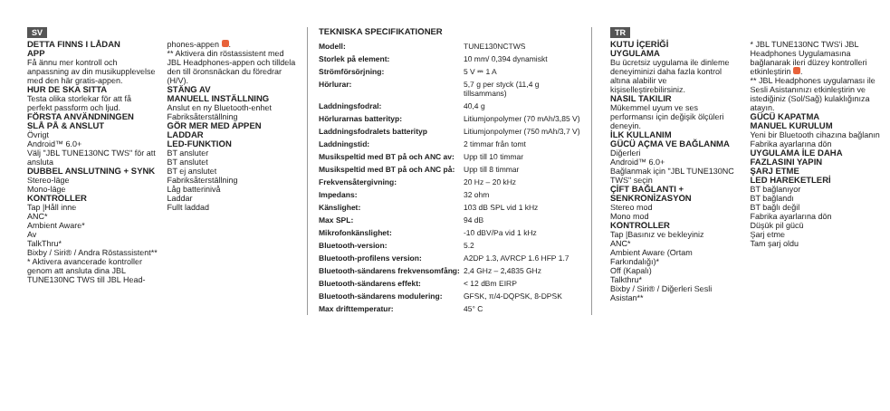SV
DETTA FINNS I LÅDAN
APP
Få ännu mer kontroll och anpassning av din musikupplevelse med den här gratis-appen.
HUR DE SKA SITTA
Testa olika storlekar för att få perfekt passform och ljud.
FÖRSTA ANVÄNDNINGEN
SLÅ PÅ & ANSLUT
Övrigt
Android™ 6.0+
Välj "JBL TUNE130NC TWS" för att ansluta
DUBBEL ANSLUTNING + SYNK
Stereo-läge
Mono-läge
KONTROLLER
Tap |Håll inne
ANC*
Ambient Aware*
Av
TalkThru*
Bixby / Siri® / Andra Röstassistent**
* Aktivera avancerade kontroller genom att ansluta dina JBL TUNE130NC TWS till JBL Head-
phones-appen .
** Aktivera din röstassistent med JBL Headphones-appen och tilldela den till örons­näckan du föredrar (H/V).
STÄNG AV
MANUELL INSTÄLLNING
Anslut en ny Bluetooth-enhet
Fabriksåterställning
GÖR MER MED APPEN
LADDAR
LED-FUNKTION
BT ansluter
BT anslutet
BT ej anslutet
Fabriksåterställning
Låg batterinivå
Laddar
Fullt laddad
TEKNISKA SPECIFIKATIONER
| Modell: | TUNE130NCTWS |
| Storlek på element: | 10 mm/ 0,394 dynamiskt |
| Strömförsörjning: | 5 V ⎓ 1 A |
| Hörlurar: | 5,7 g per styck (11,4 g tillsammans) |
| Laddningsfodral: | 40,4 g |
| Hörlurarnas batterityp: | Litiumjonpolymer (70 mAh/3,85 V) |
| Laddningsfodralets batterityp | Litiumjonpolymer (750 mAh/3,7 V) |
| Laddningstid: | 2 timmar från tomt |
| Musikspeltid med BT på och ANC av: | Upp till 10 timmar |
| Musikspeltid med BT på och ANC på: | Upp till 8 timmar |
| Frekvensåtergivning: | 20 Hz – 20 kHz |
| Impedans: | 32 ohm |
| Känslighet: | 103 dB SPL vid 1 kHz |
| Max SPL: | 94 dB |
| Mikrofonkänslighet: | -10 dBV/Pa vid 1 kHz |
| Bluetooth-version: | 5.2 |
| Bluetooth-profilens version: | A2DP 1.3, AVRCP 1.6 HFP 1.7 |
| Bluetooth-sändarens frekvensomfång: | 2,4 GHz – 2,4835 GHz |
| Bluetooth-sändarens effekt: | < 12 dBm EIRP |
| Bluetooth-sändarens modulering: | GFSK, π/4-DQPSK, 8-DPSK |
| Max drifttemperatur: | 45° C |
TR
KUTU İÇERİĞİ
UYGULAMA
Bu ücretsiz uygulama ile dinleme deneyiminizi daha fazla kontrol altına alabilir ve kişiselleştirebilirsiniz.
NASIL TAKILIR
Mükemmel uyum ve ses performansı için değişik ölçüleri deneyin.
İLK KULLANIM
GÜCÜ AÇMA VE BAĞLANMA
Diğerleri
Android™ 6.0+
Bağlanmak için "JBL TUNE130NC TWS" seçin
ÇİFT BAĞLANTI + SENKRONİZASYON
Stereo mod
Mono mod
KONTROLLER
Tap |Basınız ve bekleyiniz
ANC*
Ambient Aware (Ortam Farkındalığı)*
Off (Kapalı)
Talkthru*
Bixby / Siri® / Diğerleri Sesli Asistan**
* JBL TUNE130NC TWS'i JBL Headphones Uygulamasına bağlanarak ileri düzey kontrolleri etkinleştirin .
** JBL Headphones uygulaması ile Sesli Asistanınızı etkinleştirin ve istediğiniz (Sol/Sağ) kulaklığınıza atayın.
GÜCÜ KAPATMA
MANUEL KURULUM
Yeni bir Bluetooth cihazına bağlanın
Fabrika ayarlarına dön
UYGULAMA İLE DAHA FAZLASINI YAPIN
ŞARJ ETME
LED HAREKETLERİ
BT bağlanıyor
BT bağlandı
BT bağlı değil
Fabrika ayarlarına dön
Düşük pil gücü
Şarj etme
Tam şarj oldu